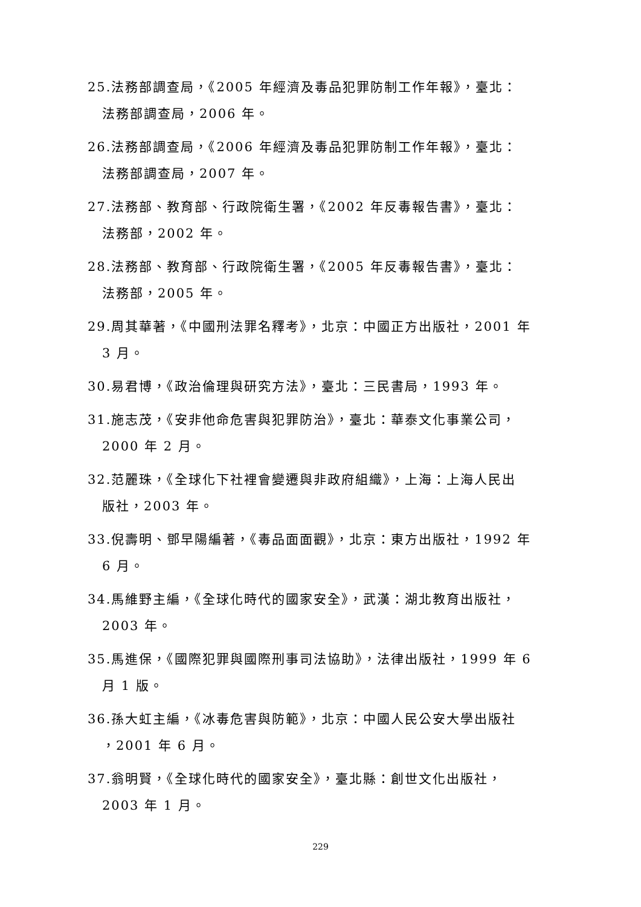25.法務部調查局，《2005 年經濟及毒品犯罪防制工作年報》，臺北：
法務部調查局，2006 年。
26.法務部調查局，《2006 年經濟及毒品犯罪防制工作年報》，臺北：
法務部調查局，2007 年。
27.法務部、教育部、行政院衛生署，《2002 年反毒報告書》，臺北：
法務部，2002 年。
28.法務部、教育部、行政院衛生署，《2005 年反毒報告書》，臺北：
法務部，2005 年。
29.周其華著，《中國刑法罪名釋考》，北京：中國正方出版社，2001 年
3 月。
30.易君博，《政治倫理與研究方法》，臺北：三民書局，1993 年。
31.施志茂，《安非他命危害與犯罪防治》，臺北：華泰文化事業公司，
2000 年 2 月。
32.范麗珠，《全球化下社裡會變遷與非政府組織》，上海：上海人民出
版社，2003 年。
33.倪壽明、鄧早陽編著，《毒品面面觀》，北京：東方出版社，1992 年
6 月。
34.馬維野主編，《全球化時代的國家安全》，武漢：湖北教育出版社，
2003 年。
35.馬進保，《國際犯罪與國際刑事司法協助》，法律出版社，1999 年 6
月 1 版。
36.孫大虹主編，《冰毒危害與防範》，北京：中國人民公安大學出版社
，2001 年 6 月。
37.翁明賢，《全球化時代的國家安全》，臺北縣：創世文化出版社，
2003 年 1 月。
229